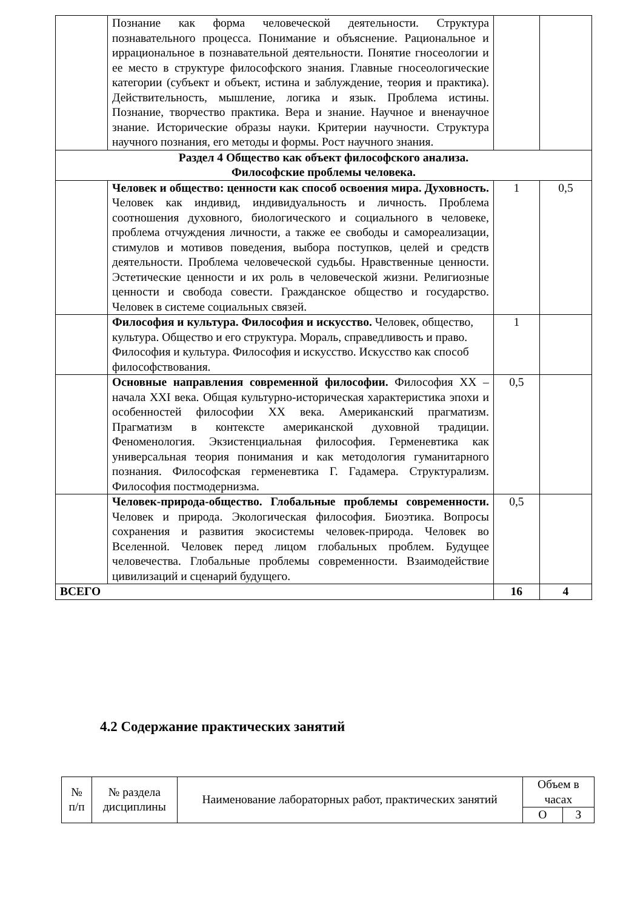| | Познание как форма человеческой деятельности. Структура познавательного процесса. Понимание и объяснение. Рациональное и иррациональное в познавательной деятельности. Понятие гносеологии и ее место в структуре философского знания. Главные гносеологические категории (субъект и объект, истина и заблуждение, теория и практика). Действительность, мышление, логика и язык. Проблема истины. Познание, творчество практика. Вера и знание. Научное и вненаучное знание. Исторические образы науки. Критерии научности. Структура научного познания, его методы и формы. Рост научного знания. | | |
| Раздел 4 Общество как объект философского анализа. Философские проблемы человека. | | | |
| | Человек и общество: ценности как способ освоения мира. Духовность. Человек как индивид, индивидуальность и личность. Проблема соотношения духовного, биологического и социального в человеке, проблема отчуждения личности, а также ее свободы и самореализации, стимулов и мотивов поведения, выбора поступков, целей и средств деятельности. Проблема человеческой судьбы. Нравственные ценности. Эстетические ценности и их роль в человеческой жизни. Религиозные ценности и свобода совести. Гражданское общество и государство. Человек в системе социальных связей. | 1 | 0,5 |
| | Философия и культура. Философия и искусство. Человек, общество, культура. Общество и его структура. Мораль, справедливость и право. Философия и культура. Философия и искусство. Искусство как способ философствования. | 1 | |
| | Основные направления современной философии. Философия XX – начала XXI века. Общая культурно-историческая характеристика эпохи и особенностей философии XX века. Американский прагматизм. Прагматизм в контексте американской духовной традиции. Феноменология. Экзистенциальная философия. Герменевтика как универсальная теория понимания и как методология гуманитарного познания. Философская герменевтика Г. Гадамера. Структурализм. Философия постмодернизма. | 0,5 | |
| | Человек-природа-общество. Глобальные проблемы современности. Человек и природа. Экологическая философия. Биоэтика. Вопросы сохранения и развития экосистемы человек-природа. Человек во Вселенной. Человек перед лицом глобальных проблем. Будущее человечества. Глобальные проблемы современности. Взаимодействие цивилизаций и сценарий будущего. | 0,5 | |
| ВСЕГО | | 16 | 4 |
4.2 Содержание практических занятий
| № п/п | № раздела дисциплины | Наименование лабораторных работ, практических занятий | Объем в часах | |
| | | | О | З |